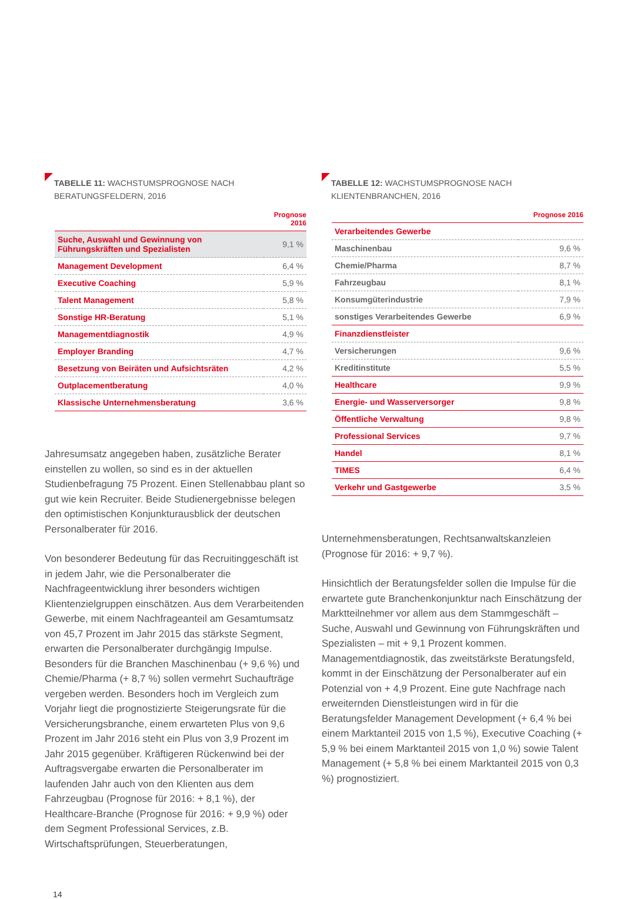TABELLE 11: WACHSTUMSPROGNOSE NACH BERATUNGSFELDERN, 2016
| | Prognose 2016 |
| --- | --- |
| Suche, Auswahl und Gewinnung von Führungskräften und Spezialisten | 9,1 % |
| Management Development | 6,4 % |
| Executive Coaching | 5,9 % |
| Talent Management | 5,8 % |
| Sonstige HR-Beratung | 5,1 % |
| Managementdiagnostik | 4,9 % |
| Employer Branding | 4,7 % |
| Besetzung von Beiräten und Aufsichtsräten | 4,2 % |
| Outplacementberatung | 4,0 % |
| Klassische Unternehmensberatung | 3,6 % |
Jahresumsatz angegeben haben, zusätzliche Berater einstellen zu wollen, so sind es in der aktuellen Studienbefragung 75 Prozent. Einen Stellenabbau plant so gut wie kein Recruiter. Beide Studienergebnisse belegen den optimistischen Konjunkturausblick der deutschen Personalberater für 2016.
Von besonderer Bedeutung für das Recruitinggeschäft ist in jedem Jahr, wie die Personalberater die Nachfrageentwicklung ihrer besonders wichtigen Klientenzielgruppen einschätzen. Aus dem Verarbeitenden Gewerbe, mit einem Nachfrageanteil am Gesamtumsatz von 45,7 Prozent im Jahr 2015 das stärkste Segment, erwarten die Personalberater durchgängig Impulse. Besonders für die Branchen Maschinenbau (+ 9,6 %) und Chemie/Pharma (+ 8,7 %) sollen vermehrt Suchaufträge vergeben werden. Besonders hoch im Vergleich zum Vorjahr liegt die prognostizierte Steigerungsrate für die Versicherungsbranche, einem erwarteten Plus von 9,6 Prozent im Jahr 2016 steht ein Plus von 3,9 Prozent im Jahr 2015 gegenüber. Kräftigeren Rückenwind bei der Auftragsvergabe erwarten die Personalberater im laufenden Jahr auch von den Klienten aus dem Fahrzeugbau (Prognose für 2016: + 8,1 %), der Healthcare-Branche (Prognose für 2016: + 9,9 %) oder dem Segment Professional Services, z.B. Wirtschaftsprüfungen, Steuerberatungen,
TABELLE 12: WACHSTUMSPROGNOSE NACH KLIENTENBRANCHEN, 2016
| | Prognose 2016 |
| --- | --- |
| Verarbeitendes Gewerbe | |
| Maschinenbau | 9,6 % |
| Chemie/Pharma | 8,7 % |
| Fahrzeugbau | 8,1 % |
| Konsumgüterindustrie | 7,9 % |
| sonstiges Verarbeitendes Gewerbe | 6,9 % |
| Finanzdienstleister | |
| Versicherungen | 9,6 % |
| Kreditinstitute | 5,5 % |
| Healthcare | 9,9 % |
| Energie- und Wasserversorger | 9,8 % |
| Öffentliche Verwaltung | 9,8 % |
| Professional Services | 9,7 % |
| Handel | 8,1 % |
| TIMES | 6,4 % |
| Verkehr und Gastgewerbe | 3,5 % |
Unternehmensberatungen, Rechtsanwaltskanzleien (Prognose für 2016: + 9,7 %).
Hinsichtlich der Beratungsfelder sollen die Impulse für die erwartete gute Branchenkonjunktur nach Einschätzung der Marktteilnehmer vor allem aus dem Stammgeschäft – Suche, Auswahl und Gewinnung von Führungskräften und Spezialisten – mit + 9,1 Prozent kommen. Managementdiagnostik, das zweitstärkste Beratungsfeld, kommt in der Einschätzung der Personalberater auf ein Potenzial von + 4,9 Prozent. Eine gute Nachfrage nach erweiternden Dienstleistungen wird in für die Beratungsfelder Management Development (+ 6,4 % bei einem Marktanteil 2015 von 1,5 %), Executive Coaching (+ 5,9 % bei einem Marktanteil 2015 von 1,0 %) sowie Talent Management (+ 5,8 % bei einem Marktanteil 2015 von 0,3 %) prognostiziert.
14